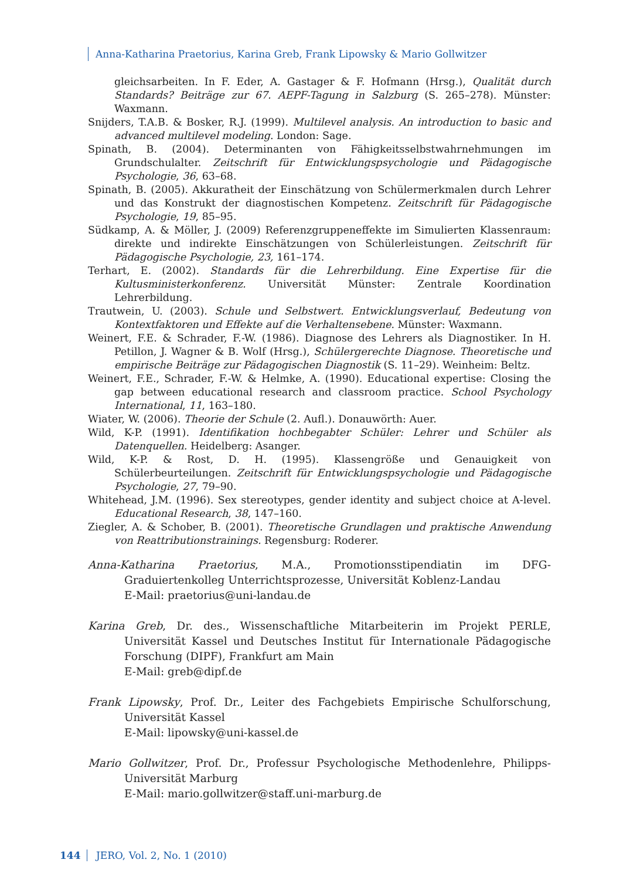Anna-Katharina Praetorius, Karina Greb, Frank Lipowsky & Mario Gollwitzer
gleichsarbeiten. In F. Eder, A. Gastager & F. Hofmann (Hrsg.), Qualität durch Standards? Beiträge zur 67. AEPF-Tagung in Salzburg (S. 265–278). Münster: Waxmann.
Snijders, T.A.B. & Bosker, R.J. (1999). Multilevel analysis. An introduction to basic and advanced multilevel modeling. London: Sage.
Spinath, B. (2004). Determinanten von Fähigkeitsselbstwahrnehmungen im Grundschulalter. Zeitschrift für Entwicklungspsychologie und Pädagogische Psychologie, 36, 63–68.
Spinath, B. (2005). Akkuratheit der Einschätzung von Schülermerkmalen durch Lehrer und das Konstrukt der diagnostischen Kompetenz. Zeitschrift für Pädagogische Psychologie, 19, 85–95.
Südkamp, A. & Möller, J. (2009) Referenzgruppeneffekte im Simulierten Klassenraum: direkte und indirekte Einschätzungen von Schülerleistungen. Zeitschrift für Pädagogische Psychologie, 23, 161–174.
Terhart, E. (2002). Standards für die Lehrerbildung. Eine Expertise für die Kultusministerkonferenz. Universität Münster: Zentrale Koordination Lehrerbildung.
Trautwein, U. (2003). Schule und Selbstwert. Entwicklungsverlauf, Bedeutung von Kontextfaktoren und Effekte auf die Verhaltensebene. Münster: Waxmann.
Weinert, F.E. & Schrader, F.-W. (1986). Diagnose des Lehrers als Diagnostiker. In H. Petillon, J. Wagner & B. Wolf (Hrsg.), Schülergerechte Diagnose. Theoretische und empirische Beiträge zur Pädagogischen Diagnostik (S. 11–29). Weinheim: Beltz.
Weinert, F.E., Schrader, F.-W. & Helmke, A. (1990). Educational expertise: Closing the gap between educational research and classroom practice. School Psychology International, 11, 163–180.
Wiater, W. (2006). Theorie der Schule (2. Aufl.). Donauwörth: Auer.
Wild, K-P. (1991). Identifikation hochbegabter Schüler: Lehrer und Schüler als Datenquellen. Heidelberg: Asanger.
Wild, K-P. & Rost, D. H. (1995). Klassengröße und Genauigkeit von Schülerbeurteilungen. Zeitschrift für Entwicklungspsychologie und Pädagogische Psychologie, 27, 79–90.
Whitehead, J.M. (1996). Sex stereotypes, gender identity and subject choice at A-level. Educational Research, 38, 147–160.
Ziegler, A. & Schober, B. (2001). Theoretische Grundlagen und praktische Anwendung von Reattributionstrainings. Regensburg: Roderer.
Anna-Katharina Praetorius, M.A., Promotionsstipendiatin im DFG-Graduiertenkolleg Unterrichtsprozesse, Universität Koblenz-Landau
E-Mail: praetorius@uni-landau.de
Karina Greb, Dr. des., Wissenschaftliche Mitarbeiterin im Projekt PERLE, Universität Kassel und Deutsches Institut für Internationale Pädagogische Forschung (DIPF), Frankfurt am Main
E-Mail: greb@dipf.de
Frank Lipowsky, Prof. Dr., Leiter des Fachgebiets Empirische Schulforschung, Universität Kassel
E-Mail: lipowsky@uni-kassel.de
Mario Gollwitzer, Prof. Dr., Professur Psychologische Methodenlehre, Philipps-Universität Marburg
E-Mail: mario.gollwitzer@staff.uni-marburg.de
144 JERO, Vol. 2, No. 1 (2010)